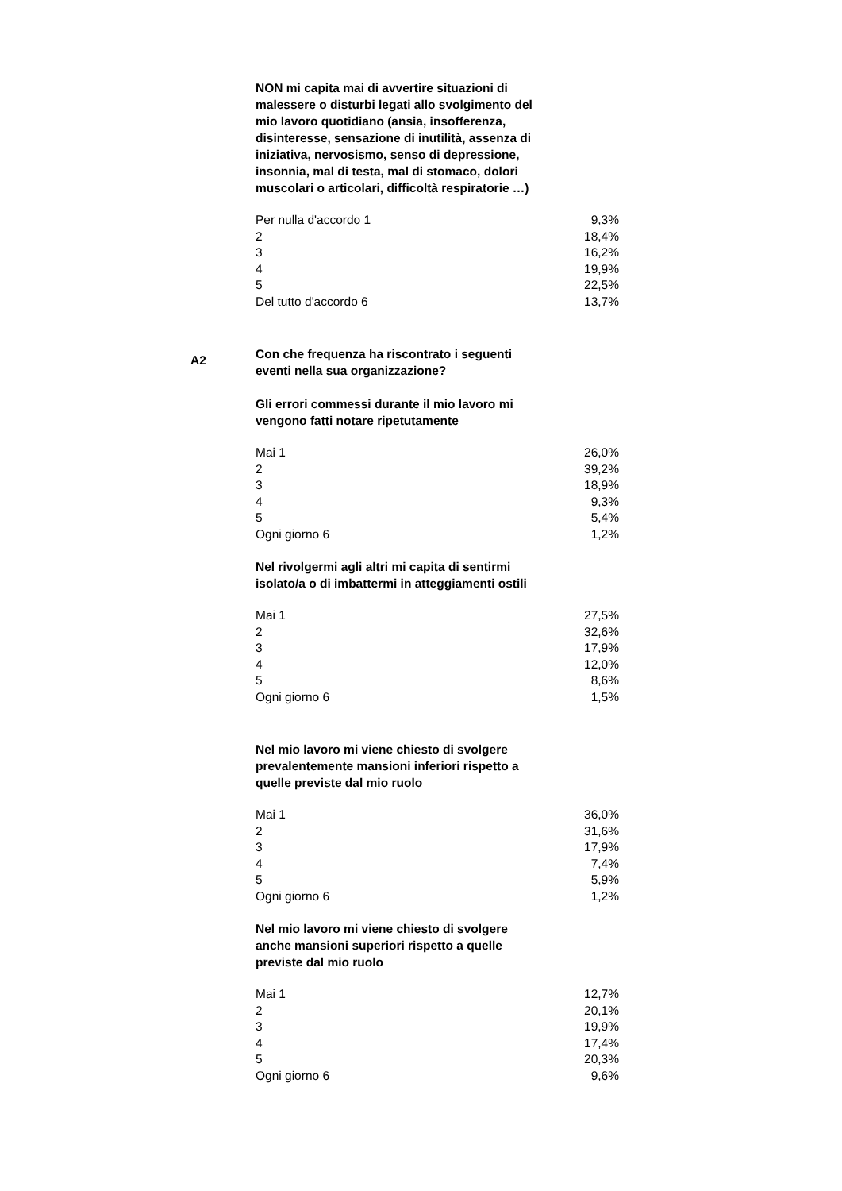NON mi capita mai di avvertire situazioni di malessere o disturbi legati allo svolgimento del mio lavoro quotidiano (ansia, insofferenza, disinteresse, sensazione di inutilità, assenza di iniziativa, nervosismo, senso di depressione, insonnia, mal di testa, mal di stomaco, dolori muscolari o articolari, difficoltà respiratorie …)
| Per nulla d'accordo 1 | 9,3% |
| 2 | 18,4% |
| 3 | 16,2% |
| 4 | 19,9% |
| 5 | 22,5% |
| Del tutto d'accordo 6 | 13,7% |
A2
Con che frequenza ha riscontrato i seguenti eventi nella sua organizzazione?
Gli errori commessi durante il mio lavoro mi vengono fatti notare ripetutamente
| Mai 1 | 26,0% |
| 2 | 39,2% |
| 3 | 18,9% |
| 4 | 9,3% |
| 5 | 5,4% |
| Ogni giorno 6 | 1,2% |
Nel rivolgermi agli altri mi capita di sentirmi isolato/a o di imbattermi in atteggiamenti ostili
| Mai 1 | 27,5% |
| 2 | 32,6% |
| 3 | 17,9% |
| 4 | 12,0% |
| 5 | 8,6% |
| Ogni giorno 6 | 1,5% |
Nel mio lavoro mi viene chiesto di svolgere prevalentemente mansioni inferiori rispetto a quelle previste dal mio ruolo
| Mai 1 | 36,0% |
| 2 | 31,6% |
| 3 | 17,9% |
| 4 | 7,4% |
| 5 | 5,9% |
| Ogni giorno 6 | 1,2% |
Nel mio lavoro mi viene chiesto di svolgere anche mansioni superiori rispetto a quelle previste dal mio ruolo
| Mai 1 | 12,7% |
| 2 | 20,1% |
| 3 | 19,9% |
| 4 | 17,4% |
| 5 | 20,3% |
| Ogni giorno 6 | 9,6% |